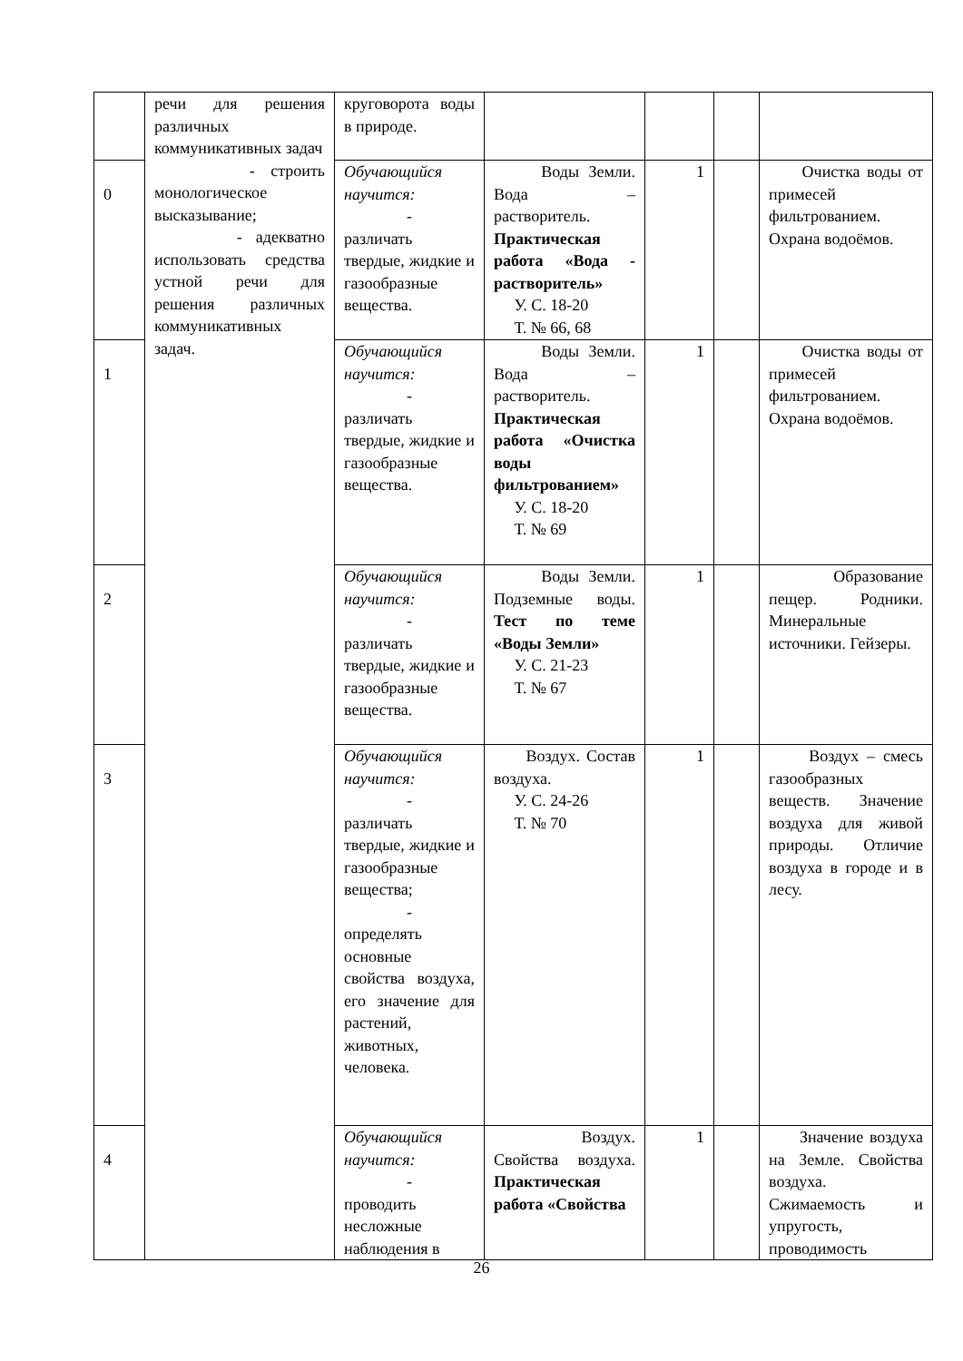| | речи для решения различных коммуникативных задач - строить монологическое высказывание; - адекватно использовать средства устной речи для решения различных коммуникативных задач. | круговорота воды в природе. | | | | |
| 0 | | Обучающийся научится: - различать твердые, жидкие и газообразные вещества. | Воды Земли. Вода – растворитель. Практическая работа «Вода - растворитель» У. С. 18-20 Т. № 66, 68 | 1 | | Очистка воды от примесей фильтрованием. Охрана водоёмов. |
| 1 | | Обучающийся научится: - различать твердые, жидкие и газообразные вещества. | Воды Земли. Вода – растворитель. Практическая работа «Очистка воды фильтрованием» У. С. 18-20 Т. № 69 | 1 | | Очистка воды от примесей фильтрованием. Охрана водоёмов. |
| 2 | | Обучающийся научится: - различать твердые, жидкие и газообразные вещества. | Воды Земли. Подземные воды. Тест по теме «Воды Земли» У. С. 21-23 Т. № 67 | 1 | | Образование пещер. Родники. Минеральные источники. Гейзеры. |
| 3 | | Обучающийся научится: - различать твердые, жидкие и газообразные вещества; - определять основные свойства воздуха, его значение для растений, животных, человека. | Воздух. Состав воздуха. У. С. 24-26 Т. № 70 | 1 | | Воздух – смесь газообразных веществ. Значение воздуха для живой природы. Отличие воздуха в городе и в лесу. |
| 4 | | Обучающийся научится: - проводить несложные наблюдения в | Воздух. Свойства воздуха. Практическая работа «Свойства | 1 | | Значение воздуха на Земле. Свойства воздуха. Сжимаемость и упругость, проводимость |
26